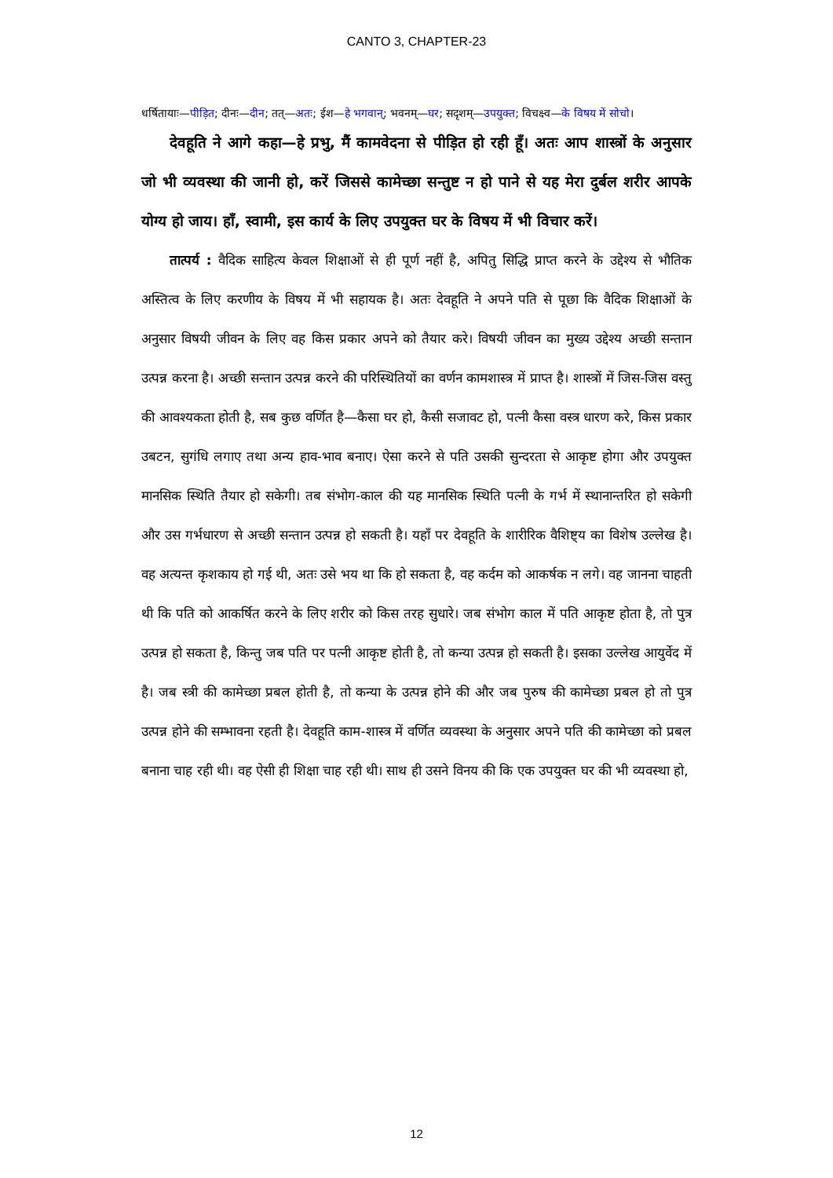CANTO 3, CHAPTER-23
धर्षितायाः—पीड़ित; दीनः—दीन; तत्—अतः; ईश—हे भगवान्; भवनम्—घर; सदृशम्—उपयुक्त; विचक्ष्व—के विषय में सोचो।
देवहूति ने आगे कहा—हे प्रभु, मैं कामवेदना से पीड़ित हो रही हूँ। अतः आप शास्त्रों के अनुसार जो भी व्यवस्था की जानी हो, करें जिससे कामेच्छा सन्तुष्ट न हो पाने से यह मेरा दुर्बल शरीर आपके योग्य हो जाय। हाँ, स्वामी, इस कार्य के लिए उपयुक्त घर के विषय में भी विचार करें।
तात्पर्य : वैदिक साहित्य केवल शिक्षाओं से ही पूर्ण नहीं है, अपितु सिद्धि प्राप्त करने के उद्देश्य से भौतिक अस्तित्व के लिए करणीय के विषय में भी सहायक है। अतः देवहूति ने अपने पति से पूछा कि वैदिक शिक्षाओं के अनुसार विषयी जीवन के लिए वह किस प्रकार अपने को तैयार करे। विषयी जीवन का मुख्य उद्देश्य अच्छी सन्तान उत्पन्न करना है। अच्छी सन्तान उत्पन्न करने की परिस्थितियों का वर्णन कामशास्त्र में प्राप्त है। शास्त्रों में जिस-जिस वस्तु की आवश्यकता होती है, सब कुछ वर्णित है—कैसा घर हो, कैसी सजावट हो, पत्नी कैसा वस्त्र धारण करे, किस प्रकार उबटन, सुगंधि लगाए तथा अन्य हाव-भाव बनाए। ऐसा करने से पति उसकी सुन्दरता से आकृष्ट होगा और उपयुक्त मानसिक स्थिति तैयार हो सकेगी। तब संभोग-काल की यह मानसिक स्थिति पत्नी के गर्भ में स्थानान्तरित हो सकेगी और उस गर्भधारण से अच्छी सन्तान उत्पन्न हो सकती है। यहाँ पर देवहूति के शारीरिक वैशिष्ट्य का विशेष उल्लेख है। वह अत्यन्त कृशकाय हो गई थी, अतः उसे भय था कि हो सकता है, वह कर्दम को आकर्षक न लगे। वह जानना चाहती थी कि पति को आकर्षित करने के लिए शरीर को किस तरह सुधारे। जब संभोग काल में पति आकृष्ट होता है, तो पुत्र उत्पन्न हो सकता है, किन्तु जब पति पर पत्नी आकृष्ट होती है, तो कन्या उत्पन्न हो सकती है। इसका उल्लेख आयुर्वेद में है। जब स्त्री की कामेच्छा प्रबल होती है, तो कन्या के उत्पन्न होने की और जब पुरुष की कामेच्छा प्रबल हो तो पुत्र उत्पन्न होने की सम्भावना रहती है। देवहूति काम-शास्त्र में वर्णित व्यवस्था के अनुसार अपने पति की कामेच्छा को प्रबल बनाना चाह रही थी। वह ऐसी ही शिक्षा चाह रही थी। साथ ही उसने विनय की कि एक उपयुक्त घर की भी व्यवस्था हो,
12